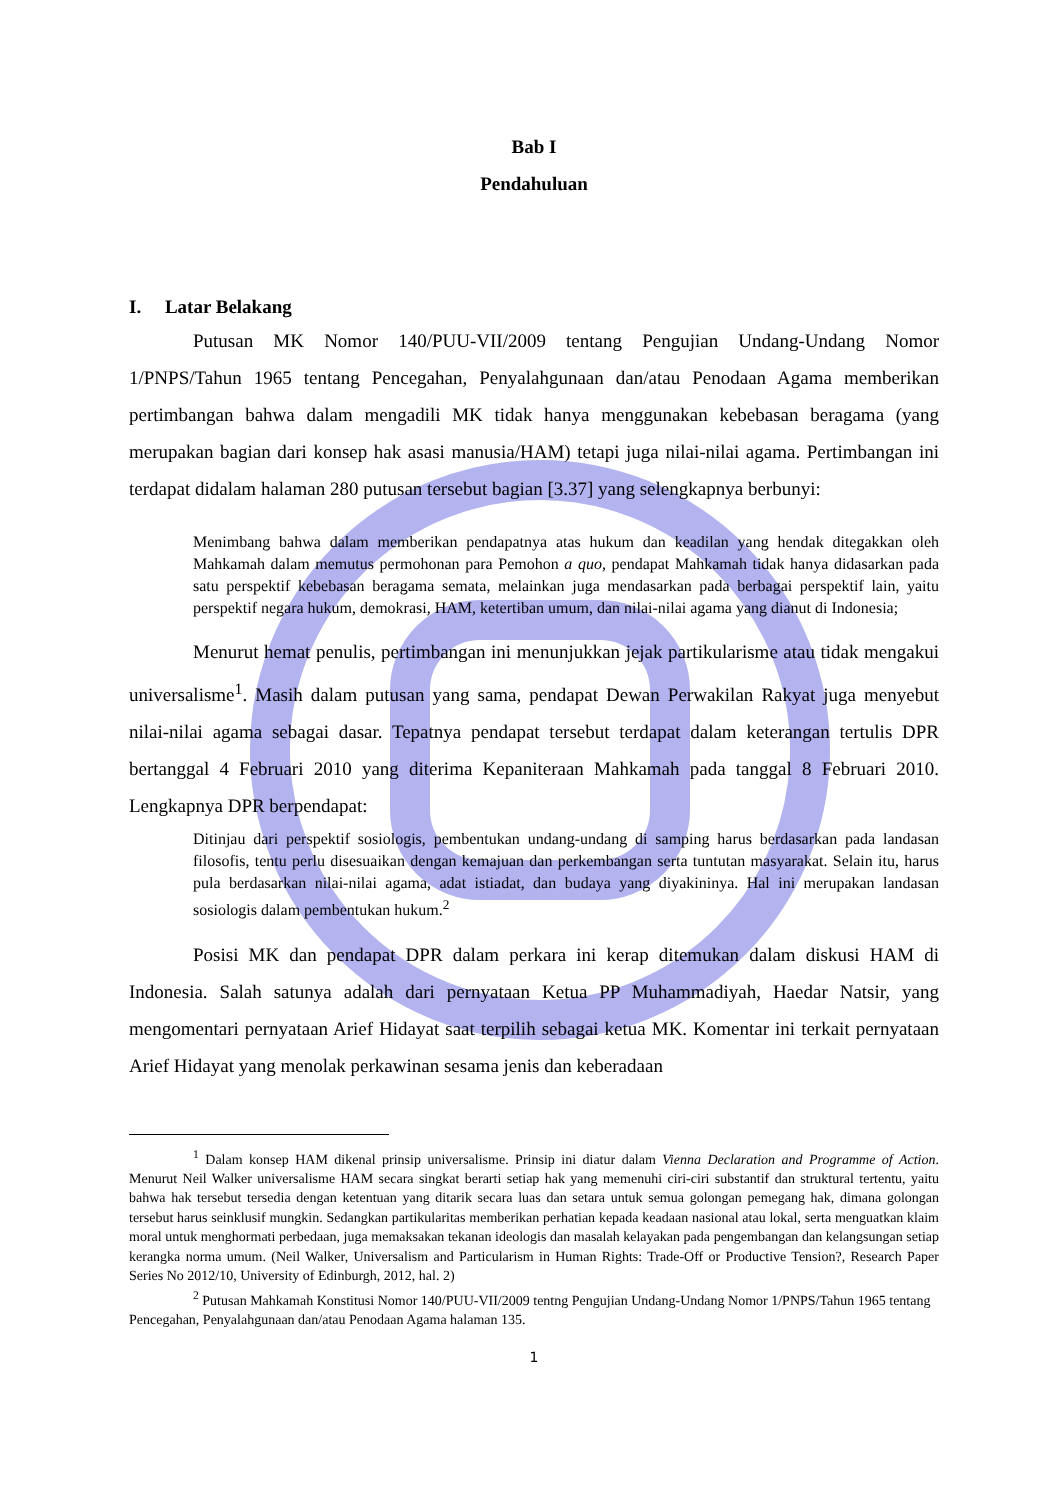Bab I
Pendahuluan
I. Latar Belakang
Putusan MK Nomor 140/PUU-VII/2009 tentang Pengujian Undang-Undang Nomor 1/PNPS/Tahun 1965 tentang Pencegahan, Penyalahgunaan dan/atau Penodaan Agama memberikan pertimbangan bahwa dalam mengadili MK tidak hanya menggunakan kebebasan beragama (yang merupakan bagian dari konsep hak asasi manusia/HAM) tetapi juga nilai-nilai agama. Pertimbangan ini terdapat didalam halaman 280 putusan tersebut bagian [3.37] yang selengkapnya berbunyi:
Menimbang bahwa dalam memberikan pendapatnya atas hukum dan keadilan yang hendak ditegakkan oleh Mahkamah dalam memutus permohonan para Pemohon a quo, pendapat Mahkamah tidak hanya didasarkan pada satu perspektif kebebasan beragama semata, melainkan juga mendasarkan pada berbagai perspektif lain, yaitu perspektif negara hukum, demokrasi, HAM, ketertiban umum, dan nilai-nilai agama yang dianut di Indonesia;
Menurut hemat penulis, pertimbangan ini menunjukkan jejak partikularisme atau tidak mengakui universalisme<sup>1</sup>. Masih dalam putusan yang sama, pendapat Dewan Perwakilan Rakyat juga menyebut nilai-nilai agama sebagai dasar. Tepatnya pendapat tersebut terdapat dalam keterangan tertulis DPR bertanggal 4 Februari 2010 yang diterima Kepaniteraan Mahkamah pada tanggal 8 Februari 2010. Lengkapnya DPR berpendapat:
Ditinjau dari perspektif sosiologis, pembentukan undang-undang di samping harus berdasarkan pada landasan filosofis, tentu perlu disesuaikan dengan kemajuan dan perkembangan serta tuntutan masyarakat. Selain itu, harus pula berdasarkan nilai-nilai agama, adat istiadat, dan budaya yang diyakininya. Hal ini merupakan landasan sosiologis dalam pembentukan hukum.<sup>2</sup>
Posisi MK dan pendapat DPR dalam perkara ini kerap ditemukan dalam diskusi HAM di Indonesia. Salah satunya adalah dari pernyataan Ketua PP Muhammadiyah, Haedar Natsir, yang mengomentari pernyataan Arief Hidayat saat terpilih sebagai ketua MK. Komentar ini terkait pernyataan Arief Hidayat yang menolak perkawinan sesama jenis dan keberadaan
<sup>1</sup> Dalam konsep HAM dikenal prinsip universalisme. Prinsip ini diatur dalam Vienna Declaration and Programme of Action. Menurut Neil Walker universalisme HAM secara singkat berarti setiap hak yang memenuhi ciri-ciri substantif dan struktural tertentu, yaitu bahwa hak tersebut tersedia dengan ketentuan yang ditarik secara luas dan setara untuk semua golongan pemegang hak, dimana golongan tersebut harus seinklusif mungkin. Sedangkan partikularitas memberikan perhatian kepada keadaan nasional atau lokal, serta menguatkan klaim moral untuk menghormati perbedaan, juga memaksakan tekanan ideologis dan masalah kelayakan pada pengembangan dan kelangsungan setiap kerangka norma umum. (Neil Walker, Universalism and Particularism in Human Rights: Trade-Off or Productive Tension?, Research Paper Series No 2012/10, University of Edinburgh, 2012, hal. 2)
<sup>2</sup> Putusan Mahkamah Konstitusi Nomor 140/PUU-VII/2009 tentng Pengujian Undang-Undang Nomor 1/PNPS/Tahun 1965 tentang Pencegahan, Penyalahgunaan dan/atau Penodaan Agama halaman 135.
1